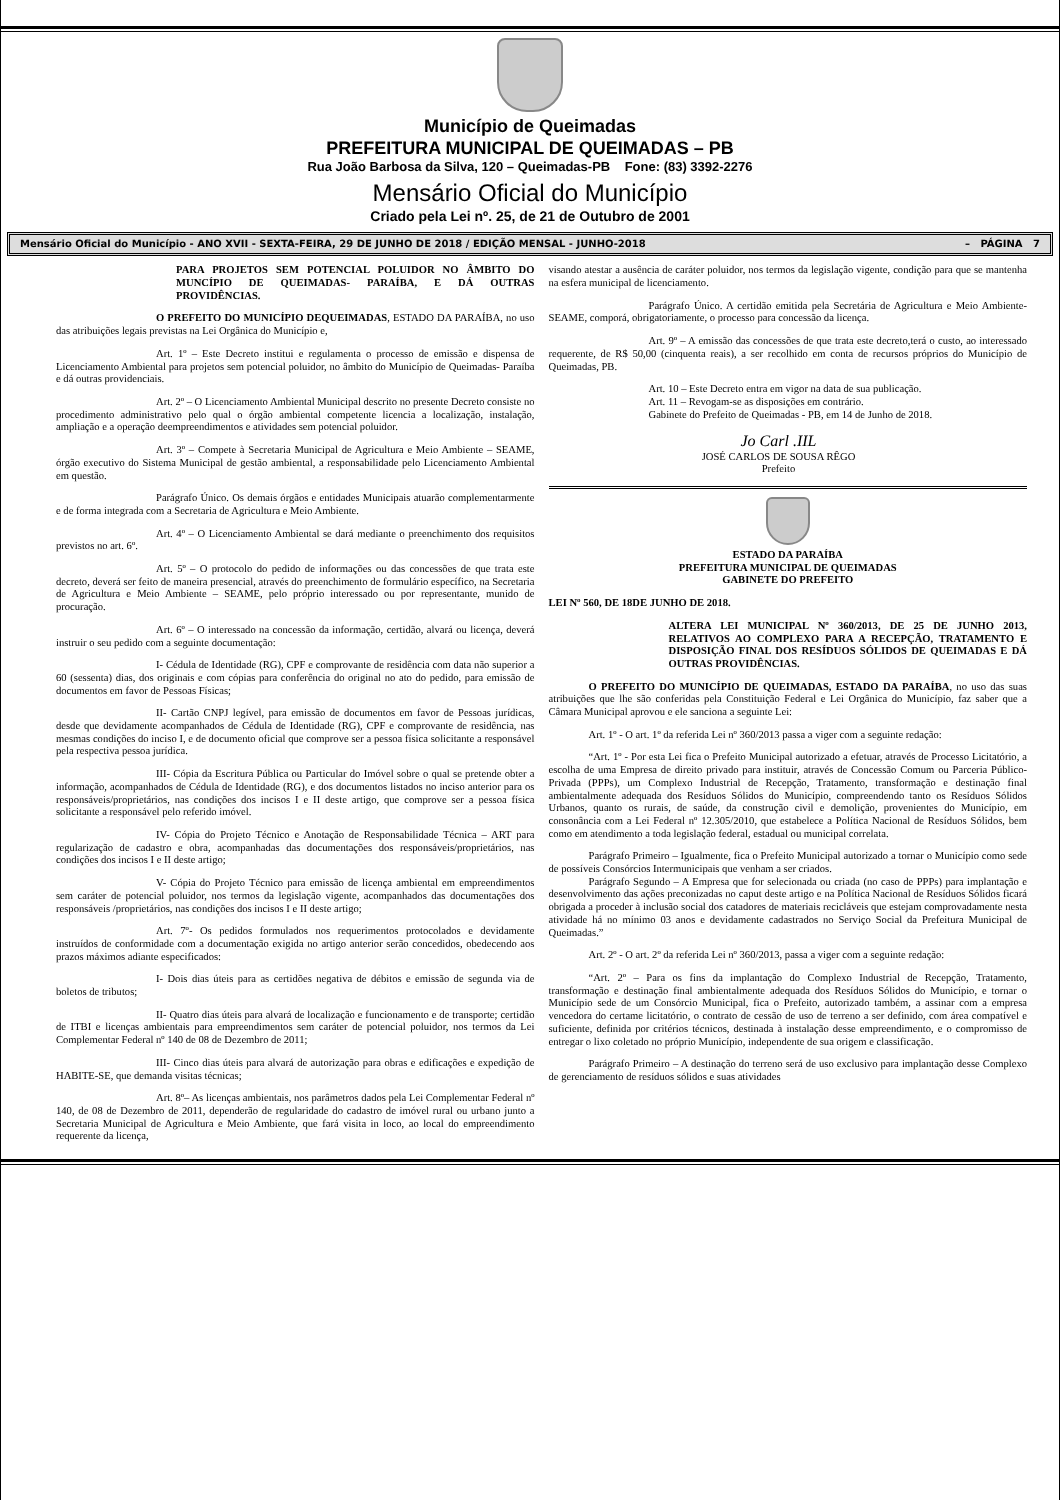Município de Queimadas
PREFEITURA MUNICIPAL DE QUEIMADAS – PB
Rua João Barbosa da Silva, 120 – Queimadas-PB Fone: (83) 3392-2276
Mensário Oficial do Município
Criado pela Lei nº. 25, de 21 de Outubro de 2001
Mensário Oficial do Município - ANO XVII - SEXTA-FEIRA, 29 DE JUNHO DE 2018 / EDIÇÃO MENSAL - JUNHO-2018 – PÁGINA 7
PARA PROJETOS SEM POTENCIAL POLUIDOR NO ÂMBITO DO MUNCÍPIO DE QUEIMADAS- PARAÍBA, E DÁ OUTRAS PROVIDÊNCIAS.
O PREFEITO DO MUNICÍPIO DEQUEIMADAS, ESTADO DA PARAÍBA, no uso das atribuições legais previstas na Lei Orgânica do Município e,
Art. 1º – Este Decreto institui e regulamenta o processo de emissão e dispensa de Licenciamento Ambiental para projetos sem potencial poluidor, no âmbito do Município de Queimadas- Paraíba e dá outras providenciais.
Art. 2º – O Licenciamento Ambiental Municipal descrito no presente Decreto consiste no procedimento administrativo pelo qual o órgão ambiental competente licencia a localização, instalação, ampliação e a operação deempreendimentos e atividades sem potencial poluidor.
Art. 3º – Compete à Secretaria Municipal de Agricultura e Meio Ambiente – SEAME, órgão executivo do Sistema Municipal de gestão ambiental, a responsabilidade pelo Licenciamento Ambiental em questão.
Parágrafo Único. Os demais órgãos e entidades Municipais atuarão complementarmente e de forma integrada com a Secretaria de Agricultura e Meio Ambiente.
Art. 4º – O Licenciamento Ambiental se dará mediante o preenchimento dos requisitos previstos no art. 6º.
Art. 5º – O protocolo do pedido de informações ou das concessões de que trata este decreto, deverá ser feito de maneira presencial, através do preenchimento de formulário específico, na Secretaria de Agricultura e Meio Ambiente – SEAME, pelo próprio interessado ou por representante, munido de procuração.
Art. 6º – O interessado na concessão da informação, certidão, alvará ou licença, deverá instruir o seu pedido com a seguinte documentação:
I- Cédula de Identidade (RG), CPF e comprovante de residência com data não superior a 60 (sessenta) dias, dos originais e com cópias para conferência do original no ato do pedido, para emissão de documentos em favor de Pessoas Físicas;
II- Cartão CNPJ legível, para emissão de documentos em favor de Pessoas jurídicas, desde que devidamente acompanhados de Cédula de Identidade (RG), CPF e comprovante de residência, nas mesmas condições do inciso I, e de documento oficial que comprove ser a pessoa física solicitante a responsável pela respectiva pessoa jurídica.
III- Cópia da Escritura Pública ou Particular do Imóvel sobre o qual se pretende obter a informação, acompanhados de Cédula de Identidade (RG), e dos documentos listados no inciso anterior para os responsáveis/proprietários, nas condições dos incisos I e II deste artigo, que comprove ser a pessoa física solicitante a responsável pelo referido imóvel.
IV- Cópia do Projeto Técnico e Anotação de Responsabilidade Técnica – ART para regularização de cadastro e obra, acompanhadas das documentações dos responsáveis/proprietários, nas condições dos incisos I e II deste artigo;
V- Cópia do Projeto Técnico para emissão de licença ambiental em empreendimentos sem caráter de potencial poluidor, nos termos da legislação vigente, acompanhados das documentações dos responsáveis /proprietários, nas condições dos incisos I e II deste artigo;
Art. 7º- Os pedidos formulados nos requerimentos protocolados e devidamente instruídos de conformidade com a documentação exigida no artigo anterior serão concedidos, obedecendo aos prazos máximos adiante especificados:
I- Dois dias úteis para as certidões negativa de débitos e emissão de segunda via de boletos de tributos;
II- Quatro dias úteis para alvará de localização e funcionamento e de transporte; certidão de ITBI e licenças ambientais para empreendimentos sem caráter de potencial poluidor, nos termos da Lei Complementar Federal nº 140 de 08 de Dezembro de 2011;
III- Cinco dias úteis para alvará de autorização para obras e edificações e expedição de HABITE-SE, que demanda visitas técnicas;
Art. 8º– As licenças ambientais, nos parâmetros dados pela Lei Complementar Federal nº 140, de 08 de Dezembro de 2011, dependerão de regularidade do cadastro de imóvel rural ou urbano junto a Secretaria Municipal de Agricultura e Meio Ambiente, que fará visita in loco, ao local do empreendimento requerente da licença,
visando atestar a ausência de caráter poluidor, nos termos da legislação vigente, condição para que se mantenha na esfera municipal de licenciamento.
Parágrafo Único. A certidão emitida pela Secretária de Agricultura e Meio Ambiente- SEAME, comporá, obrigatoriamente, o processo para concessão da licença.
Art. 9º – A emissão das concessões de que trata este decreto,terá o custo, ao interessado requerente, de R$ 50,00 (cinquenta reais), a ser recolhido em conta de recursos próprios do Município de Queimadas, PB.
Art. 10 – Este Decreto entra em vigor na data de sua publicação.
Art. 11 – Revogam-se as disposições em contrário.
Gabinete do Prefeito de Queimadas - PB, em 14 de Junho de 2018.
Jo Carl .IIL
JOSÉ CARLOS DE SOUSA RÊGO
Prefeito
ESTADO DA PARAÍBA
PREFEITURA MUNICIPAL DE QUEIMADAS
GABINETE DO PREFEITO
LEI Nº 560, DE 18DE JUNHO DE 2018.
ALTERA LEI MUNICIPAL Nº 360/2013, DE 25 DE JUNHO 2013, RELATIVOS AO COMPLEXO PARA A RECEPÇÃO, TRATAMENTO E DISPOSIÇÃO FINAL DOS RESÍDUOS SÓLIDOS DE QUEIMADAS E DÁ OUTRAS PROVIDÊNCIAS.
O PREFEITO DO MUNICÍPIO DE QUEIMADAS, ESTADO DA PARAÍBA, no uso das suas atribuições que lhe são conferidas pela Constituição Federal e Lei Orgânica do Município, faz saber que a Câmara Municipal aprovou e ele sanciona a seguinte Lei:
Art. 1º - O art. 1º da referida Lei nº 360/2013 passa a viger com a seguinte redação:
“Art. 1º - Por esta Lei fica o Prefeito Municipal autorizado a efetuar, através de Processo Licitatório, a escolha de uma Empresa de direito privado para instituir, através de Concessão Comum ou Parceria Público-Privada (PPPs), um Complexo Industrial de Recepção, Tratamento, transformação e destinação final ambientalmente adequada dos Resíduos Sólidos do Município, compreendendo tanto os Resíduos Sólidos Urbanos, quanto os rurais, de saúde, da construção civil e demolição, provenientes do Município, em consonância com a Lei Federal nº 12.305/2010, que estabelece a Política Nacional de Resíduos Sólidos, bem como em atendimento a toda legislação federal, estadual ou municipal correlata.
Parágrafo Primeiro – Igualmente, fica o Prefeito Municipal autorizado a tornar o Município como sede de possíveis Consórcios Intermunicipais que venham a ser criados.
Parágrafo Segundo – A Empresa que for selecionada ou criada (no caso de PPPs) para implantação e desenvolvimento das ações preconizadas no caput deste artigo e na Política Nacional de Resíduos Sólidos ficará obrigada a proceder à inclusão social dos catadores de materiais recicláveis que estejam comprovadamente nesta atividade há no mínimo 03 anos e devidamente cadastrados no Serviço Social da Prefeitura Municipal de Queimadas.”
Art. 2º - O art. 2º da referida Lei nº 360/2013, passa a viger com a seguinte redação:
“Art. 2º – Para os fins da implantação do Complexo Industrial de Recepção, Tratamento, transformação e destinação final ambientalmente adequada dos Resíduos Sólidos do Município, e tornar o Município sede de um Consórcio Municipal, fica o Prefeito, autorizado também, a assinar com a empresa vencedora do certame licitatório, o contrato de cessão de uso de terreno a ser definido, com área compatível e suficiente, definida por critérios técnicos, destinada à instalação desse empreendimento, e o compromisso de entregar o lixo coletado no próprio Município, independente de sua origem e classificação.
Parágrafo Primeiro – A destinação do terreno será de uso exclusivo para implantação desse Complexo de gerenciamento de resíduos sólidos e suas atividades